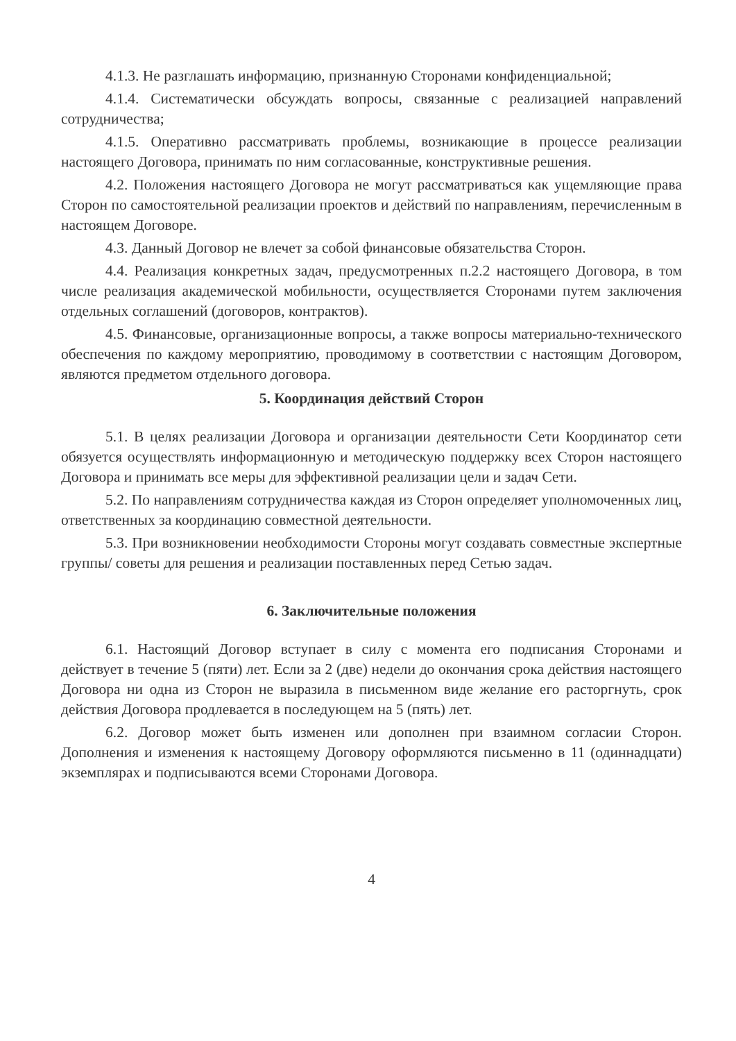4.1.3. Не разглашать информацию, признанную Сторонами конфиденциальной;
4.1.4. Систематически обсуждать вопросы, связанные с реализацией направлений сотрудничества;
4.1.5. Оперативно рассматривать проблемы, возникающие в процессе реализации настоящего Договора, принимать по ним согласованные, конструктивные решения.
4.2. Положения настоящего Договора не могут рассматриваться как ущемляющие права Сторон по самостоятельной реализации проектов и действий по направлениям, перечисленным в настоящем Договоре.
4.3. Данный Договор не влечет за собой финансовые обязательства Сторон.
4.4. Реализация конкретных задач, предусмотренных п.2.2 настоящего Договора, в том числе реализация академической мобильности, осуществляется Сторонами путем заключения отдельных соглашений (договоров, контрактов).
4.5. Финансовые, организационные вопросы, а также вопросы материально-технического обеспечения по каждому мероприятию, проводимому в соответствии с настоящим Договором, являются предметом отдельного договора.
5. Координация действий Сторон
5.1. В целях реализации Договора и организации деятельности Сети Координатор сети обязуется осуществлять информационную и методическую поддержку всех Сторон настоящего Договора и принимать все меры для эффективной реализации цели и задач Сети.
5.2. По направлениям сотрудничества каждая из Сторон определяет уполномоченных лиц, ответственных за координацию совместной деятельности.
5.3. При возникновении необходимости Стороны могут создавать совместные экспертные группы/ советы для решения и реализации поставленных перед Сетью задач.
6. Заключительные положения
6.1. Настоящий Договор вступает в силу с момента его подписания Сторонами и действует в течение 5 (пяти) лет. Если за 2 (две) недели до окончания срока действия настоящего Договора ни одна из Сторон не выразила в письменном виде желание его расторгнуть, срок действия Договора продлевается в последующем на 5 (пять) лет.
6.2. Договор может быть изменен или дополнен при взаимном согласии Сторон. Дополнения и изменения к настоящему Договору оформляются письменно в 11 (одиннадцати) экземплярах и подписываются всеми Сторонами Договора.
4